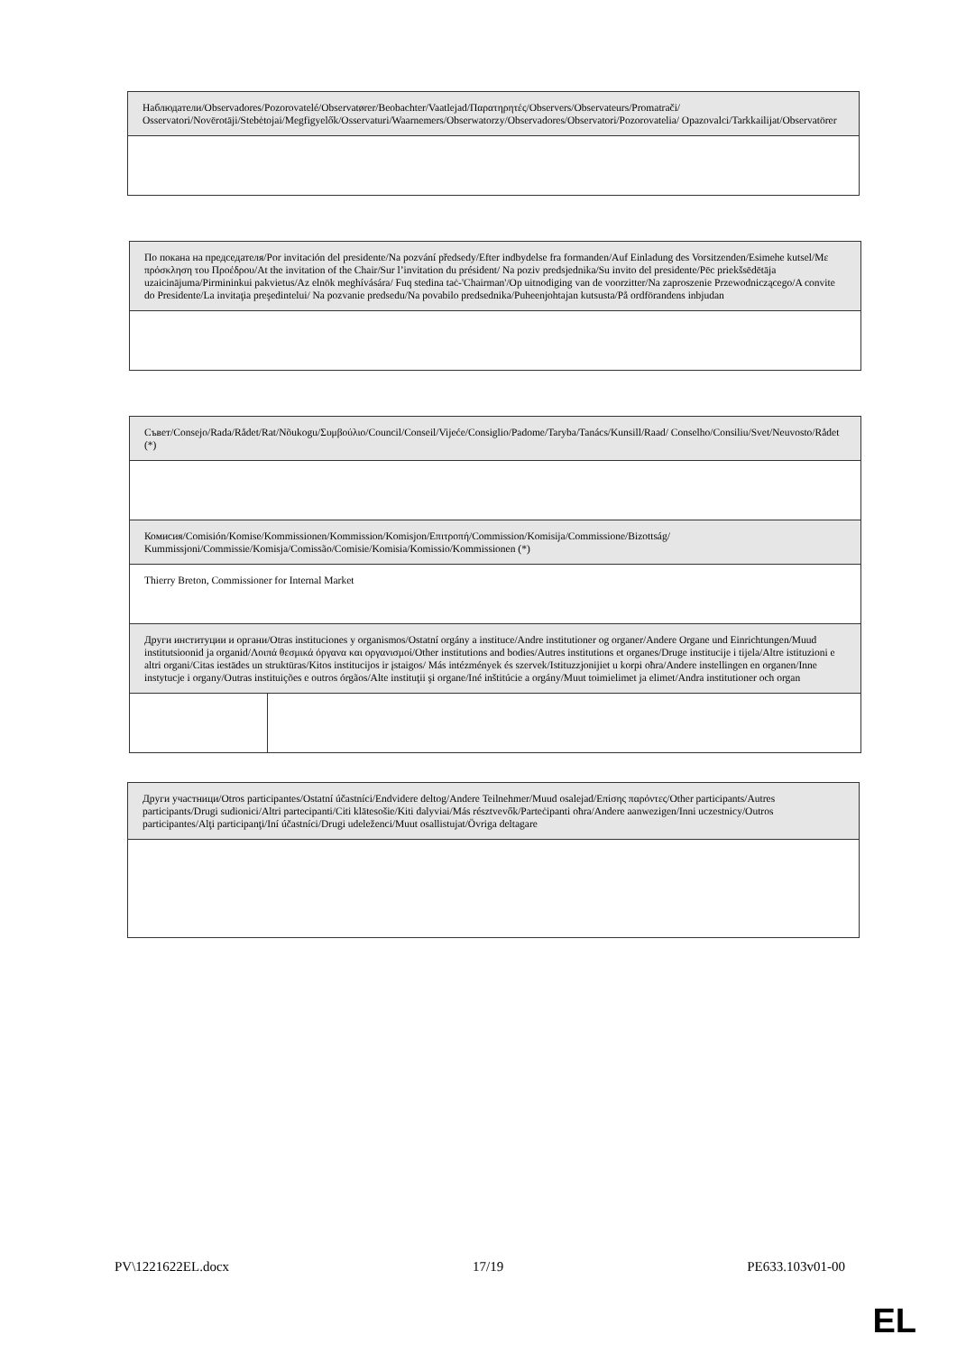| Наблюдатели/Observadores/Pozorovatelé/Observatører/Beobachter/Vaatlejad/Παρατηρητές/Observers/Observateurs/Promatrači/ Osservatori/Novērotāji/Stebėtojai/Megfigyelők/Osservaturi/Waarnemers/Obserwatorzy/Observadores/Observatori/Pozorovatelia/ Opazovalci/Tarkkailijat/Observatörer |
| По покана на председателя/Por invitación del presidente/Na pozvání předsedy/Efter indbydelse fra formanden/Auf Einladung des Vorsitzenden/Esimehe kutsel/Με πρόσκληση του Προέδρου/At the invitation of the Chair/Sur l’invitation du président/ Na poziv predsjednika/Su invito del presidente/Pēc priekšsēdētāja uzaicinājuma/Pirmininkui pakvietus/Az elnök meghívására/ Fuq stedina taċ-'Chairman'/Op uitnodiging van de voorzitter/Na zaproszenie Przewodniczącego/A convite do Presidente/La invitaţia preşedintelui/ Na pozvanie predsedu/Na povabilo predsednika/Puheenjohtajan kutsusta/På ordförandens inbjudan |
| Съвет/Consejo/Rada/Rådet/Rat/Nõukogu/Συμβούλιο/Council/Conseil/Vijeće/Consiglio/Padome/Taryba/Tanács/Kunsill/Raad/ Conselho/Consiliu/Svet/Neuvosto/Rådet (*) | |
| Комисия/Comisión/Komise/Kommissionen/Kommission/Komisjon/Επιτροπή/Commission/Komisija/Commissione/Bizottság/ Kummissjoni/Commissie/Komisja/Comissão/Comisie/Komisia/Komissio/Kommissionen (*) | |
| Thierry Breton, Commissioner for Internal Market | |
| Други институции и органи/Otras instituciones y organismos/Ostatní orgány a instituce/Andre institutioner og organer/Andere Organe und Einrichtungen/Muud institutsioonid ja organid/Λοιπά θεσμικά όργανα και οργανισμοί/Other institutions and bodies/Autres institutions et organes/Druge institucije i tijela/Altre istituzioni e altri organi/Citas iestādes un struktūras/Kitos institucijos ir įstaigos/ Más intézmények és szervek/Istituzzjonijiet u korpi oħra/Andere instellingen en organen/Inne instytucje i organy/Outras instituições e outros órgãos/Alte instituţii şi organe/Iné inštitúcie a orgány/Muut toimielimet ja elimet/Andra institutioner och organ | |
| Други участници/Otros participantes/Ostatní účastníci/Endvidere deltog/Andere Teilnehmer/Muud osalejad/Επίσης παρόντες/Other participants/Autres participants/Drugi sudionici/Altri partecipanti/Citi klātesošie/Kiti dalyviai/Más résztvevők/Parteċipanti oħra/Andere aanwezigen/Inni uczestnicy/Outros participantes/Alţi participanţi/Iní účastníci/Drugi udeleženci/Muut osallistujat/Övriga deltagare |
PV\1221622EL.docx 17/19 PE633.103v01-00
EL